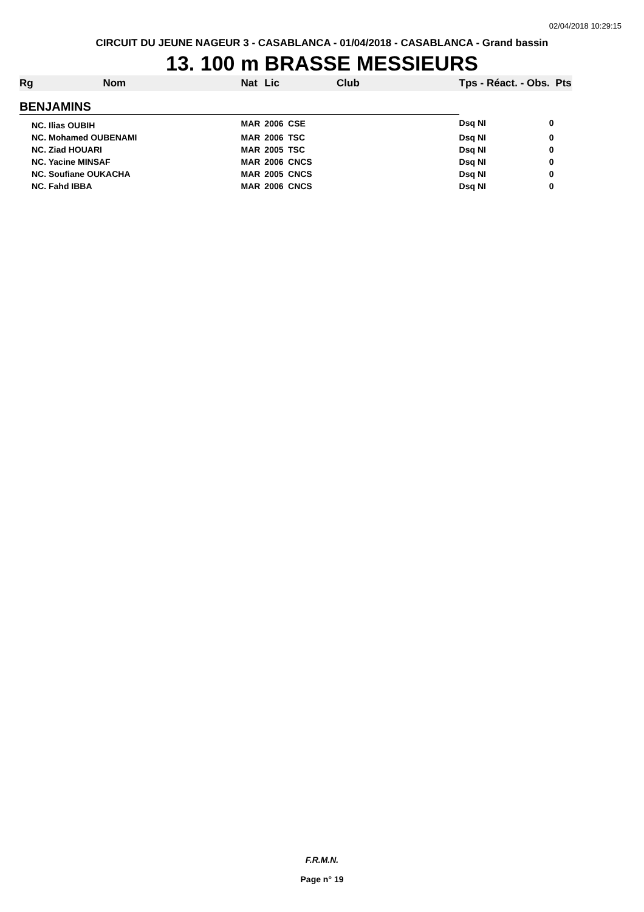02/04/2018 10:29:15
CIRCUIT DU JEUNE NAGEUR 3 - CASABLANCA - 01/04/2018 - CASABLANCA - Grand bassin
13. 100 m BRASSE MESSIEURS
| Rg | Nom | Nat | Lic | Club | Tps - Réact. - Obs. Pts |
| --- | --- | --- | --- | --- | --- |
| BENJAMINS | | | | | |
| NC. Ilias OUBIH | | MAR | 2006 | CSE | Dsq NI 0 |
| NC. Mohamed OUBENAMI | | MAR | 2006 | TSC | Dsq NI 0 |
| NC. Ziad HOUARI | | MAR | 2005 | TSC | Dsq NI 0 |
| NC. Yacine MINSAF | | MAR | 2006 | CNCS | Dsq NI 0 |
| NC. Soufiane OUKACHA | | MAR | 2005 | CNCS | Dsq NI 0 |
| NC. Fahd IBBA | | MAR | 2006 | CNCS | Dsq NI 0 |
F.R.M.N.
Page n° 19